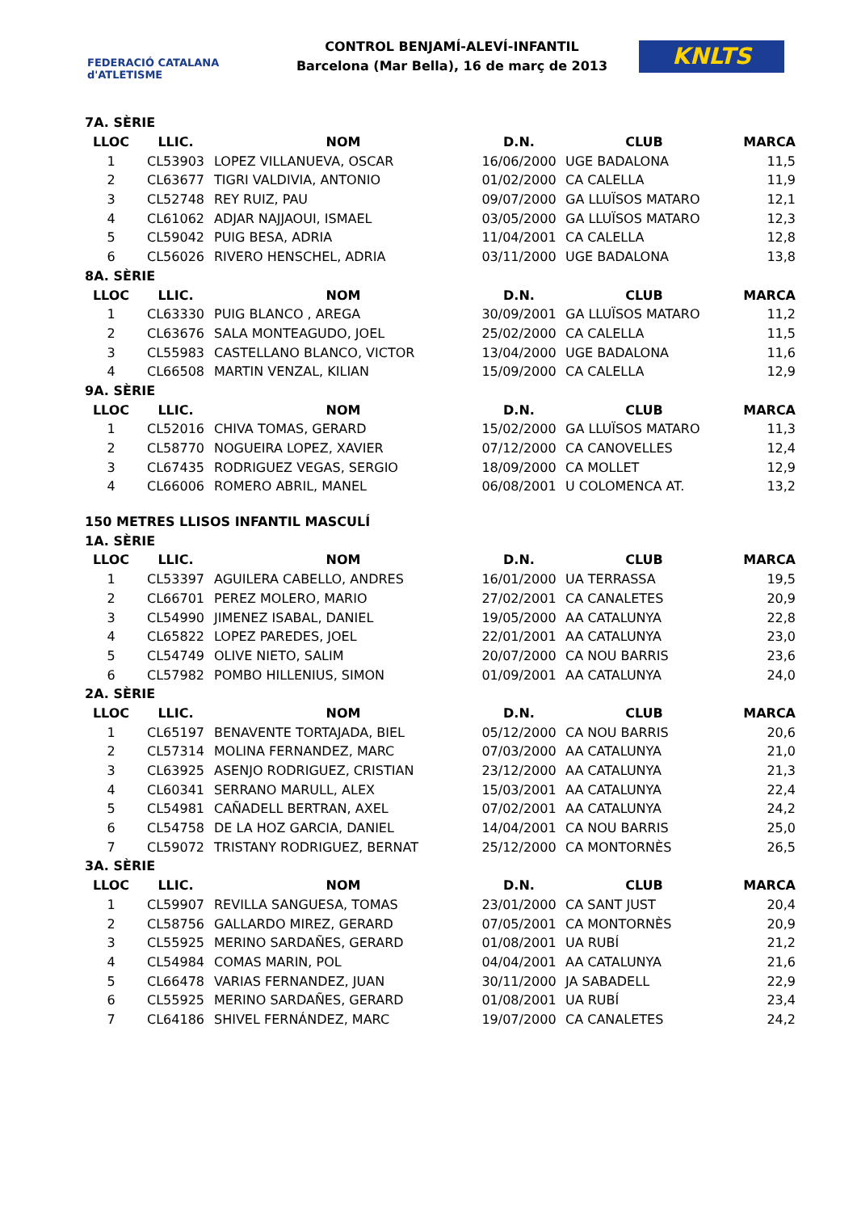FEDERACIÓ CATALANA d'ATLETISME
CONTROL BENJAMÍ-ALEVÍ-INFANTIL
Barcelona (Mar Bella), 16 de març de 2013
KNLTS
| 7A. SÈRIE | | | | | |
| LLOC | LLIC. | NOM | D.N. | CLUB | MARCA |
| 1 | CL53903 | LOPEZ VILLANUEVA, OSCAR | 16/06/2000 | UGE BADALONA | 11,5 |
| 2 | CL63677 | TIGRI VALDIVIA, ANTONIO | 01/02/2000 | CA CALELLA | 11,9 |
| 3 | CL52748 | REY RUIZ, PAU | 09/07/2000 | GA LLUÏSOS MATARO | 12,1 |
| 4 | CL61062 | ADJAR NAJJAOUI, ISMAEL | 03/05/2000 | GA LLUÏSOS MATARO | 12,3 |
| 5 | CL59042 | PUIG BESA, ADRIA | 11/04/2001 | CA CALELLA | 12,8 |
| 6 | CL56026 | RIVERO HENSCHEL, ADRIA | 03/11/2000 | UGE BADALONA | 13,8 |
| 8A. SÈRIE | | | | | |
| LLOC | LLIC. | NOM | D.N. | CLUB | MARCA |
| 1 | CL63330 | PUIG BLANCO , AREGA | 30/09/2001 | GA LLUÏSOS MATARO | 11,2 |
| 2 | CL63676 | SALA MONTEAGUDO, JOEL | 25/02/2000 | CA CALELLA | 11,5 |
| 3 | CL55983 | CASTELLANO BLANCO, VICTOR | 13/04/2000 | UGE BADALONA | 11,6 |
| 4 | CL66508 | MARTIN VENZAL, KILIAN | 15/09/2000 | CA CALELLA | 12,9 |
| 9A. SÈRIE | | | | | |
| LLOC | LLIC. | NOM | D.N. | CLUB | MARCA |
| 1 | CL52016 | CHIVA TOMAS, GERARD | 15/02/2000 | GA LLUÏSOS MATARO | 11,3 |
| 2 | CL58770 | NOGUEIRA LOPEZ, XAVIER | 07/12/2000 | CA CANOVELLES | 12,4 |
| 3 | CL67435 | RODRIGUEZ VEGAS, SERGIO | 18/09/2000 | CA MOLLET | 12,9 |
| 4 | CL66006 | ROMERO ABRIL, MANEL | 06/08/2001 | U COLOMENCA AT. | 13,2 |
| 150 METRES LLISOS INFANTIL MASCULÍ | | | | | |
| 1A. SÈRIE | | | | | |
| LLOC | LLIC. | NOM | D.N. | CLUB | MARCA |
| 1 | CL53397 | AGUILERA CABELLO, ANDRES | 16/01/2000 | UA TERRASSA | 19,5 |
| 2 | CL66701 | PEREZ MOLERO, MARIO | 27/02/2001 | CA CANALETES | 20,9 |
| 3 | CL54990 | JIMENEZ ISABAL, DANIEL | 19/05/2000 | AA CATALUNYA | 22,8 |
| 4 | CL65822 | LOPEZ PAREDES, JOEL | 22/01/2001 | AA CATALUNYA | 23,0 |
| 5 | CL54749 | OLIVE NIETO, SALIM | 20/07/2000 | CA NOU BARRIS | 23,6 |
| 6 | CL57982 | POMBO HILLENIUS, SIMON | 01/09/2001 | AA CATALUNYA | 24,0 |
| 2A. SÈRIE | | | | | |
| LLOC | LLIC. | NOM | D.N. | CLUB | MARCA |
| 1 | CL65197 | BENAVENTE TORTAJADA, BIEL | 05/12/2000 | CA NOU BARRIS | 20,6 |
| 2 | CL57314 | MOLINA FERNANDEZ, MARC | 07/03/2000 | AA CATALUNYA | 21,0 |
| 3 | CL63925 | ASENJO RODRIGUEZ, CRISTIAN | 23/12/2000 | AA CATALUNYA | 21,3 |
| 4 | CL60341 | SERRANO MARULL, ALEX | 15/03/2001 | AA CATALUNYA | 22,4 |
| 5 | CL54981 | CAÑADELL BERTRAN, AXEL | 07/02/2001 | AA CATALUNYA | 24,2 |
| 6 | CL54758 | DE LA HOZ GARCIA, DANIEL | 14/04/2001 | CA NOU BARRIS | 25,0 |
| 7 | CL59072 | TRISTANY RODRIGUEZ, BERNAT | 25/12/2000 | CA MONTORNÈS | 26,5 |
| 3A. SÈRIE | | | | | |
| LLOC | LLIC. | NOM | D.N. | CLUB | MARCA |
| 1 | CL59907 | REVILLA SANGUESA, TOMAS | 23/01/2000 | CA SANT JUST | 20,4 |
| 2 | CL58756 | GALLARDO MIREZ, GERARD | 07/05/2001 | CA MONTORNÈS | 20,9 |
| 3 | CL55925 | MERINO SARDAÑES, GERARD | 01/08/2001 | UA RUBÍ | 21,2 |
| 4 | CL54984 | COMAS MARIN, POL | 04/04/2001 | AA CATALUNYA | 21,6 |
| 5 | CL66478 | VARIAS FERNANDEZ, JUAN | 30/11/2000 | JA SABADELL | 22,9 |
| 6 | CL55925 | MERINO SARDAÑES, GERARD | 01/08/2001 | UA RUBÍ | 23,4 |
| 7 | CL64186 | SHIVEL FERNÁNDEZ, MARC | 19/07/2000 | CA CANALETES | 24,2 |